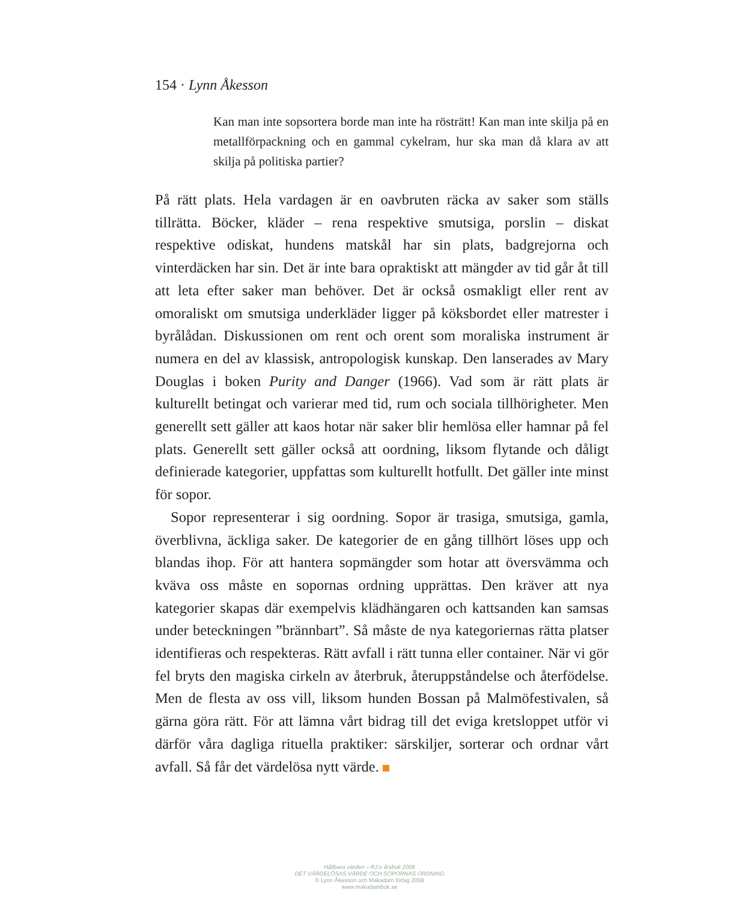154 · Lynn Åkesson
Kan man inte sopsortera borde man inte ha rösträtt! Kan man inte skilja på en metallförpackning och en gammal cykelram, hur ska man då klara av att skilja på politiska partier?
På rätt plats. Hela vardagen är en oavbruten räcka av saker som ställs tillrätta. Böcker, kläder – rena respektive smutsiga, porslin – diskat respektive odiskat, hundens matskål har sin plats, badgrejorna och vinterdäcken har sin. Det är inte bara opraktiskt att mängder av tid går åt till att leta efter saker man behöver. Det är också osmakligt eller rent av omoraliskt om smutsiga underkläder ligger på köksbordet eller matrester i byrålådan. Diskussionen om rent och orent som moraliska instrument är numera en del av klassisk, antropologisk kunskap. Den lanserades av Mary Douglas i boken Purity and Danger (1966). Vad som är rätt plats är kulturellt betingat och varierar med tid, rum och sociala tillhörigheter. Men generellt sett gäller att kaos hotar när saker blir hemlösa eller hamnar på fel plats. Generellt sett gäller också att oordning, liksom flytande och dåligt definierade kategorier, uppfattas som kulturellt hotfullt. Det gäller inte minst för sopor.
Sopor representerar i sig oordning. Sopor är trasiga, smutsiga, gamla, överblivna, äckliga saker. De kategorier de en gång tillhört löses upp och blandas ihop. För att hantera sopmängder som hotar att översvämma och kväva oss måste en sopornas ordning upprättas. Den kräver att nya kategorier skapas där exempelvis klädhängaren och kattsanden kan samsas under beteckningen ”brännbart”. Så måste de nya kategoriernas rätta platser identifieras och respekteras. Rätt avfall i rätt tunna eller container. När vi gör fel bryts den magiska cirkeln av återbruk, återuppståndelse och återfödelse. Men de flesta av oss vill, liksom hunden Bossan på Malmöfestivalen, så gärna göra rätt. För att lämna vårt bidrag till det eviga kretsloppet utför vi därför våra dagliga rituella praktiker: särskiljer, sorterar och ordnar vårt avfall. Så får det värdelösa nytt värde.
Hållbara värden – RJ:s årsbok 2008
DET VÄRDELÖSAS VÄRDE OCH SOPORNAS ORDNING
© Lynn Åkesson och Makadam förlag 2008
www.makadambok.se